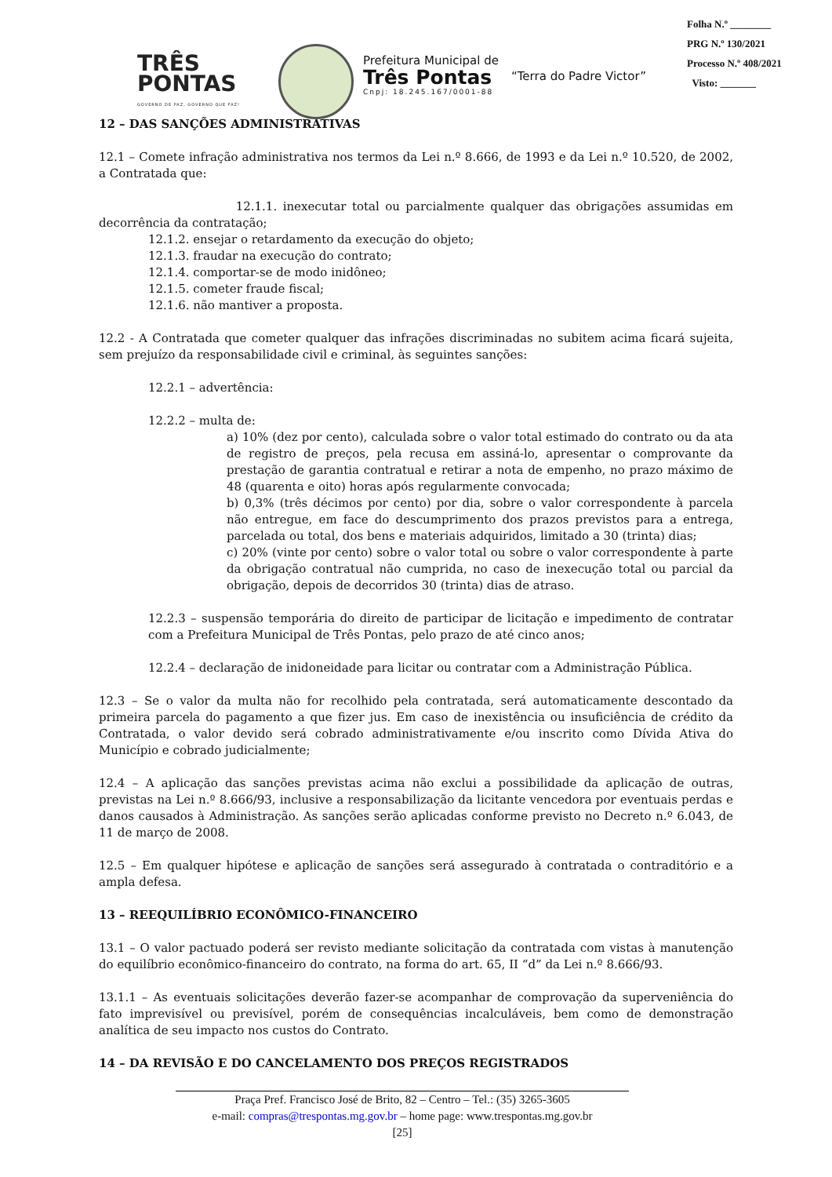TRÊS
PONTAS
GOVERNO DE PAZ, GOVERNO QUE FAZ!
Prefeitura Municipal de
Três Pontas
Cnpj: 18.245.167/0001-88
“Terra do Padre Victor”
Folha N.º ________
PRG N.º 130/2021
Processo N.º 408/2021
Visto: _______
12 – DAS SANÇÕES ADMINISTRATIVAS
12.1 – Comete infração administrativa nos termos da Lei n.º 8.666, de 1993 e da Lei n.º 10.520, de 2002, a Contratada que:
12.1.1. inexecutar total ou parcialmente qualquer das obrigações assumidas em decorrência da contratação;
12.1.2. ensejar o retardamento da execução do objeto;
12.1.3. fraudar na execução do contrato;
12.1.4. comportar-se de modo inidôneo;
12.1.5. cometer fraude fiscal;
12.1.6. não mantiver a proposta.
12.2 - A Contratada que cometer qualquer das infrações discriminadas no subitem acima ficará sujeita, sem prejuízo da responsabilidade civil e criminal, às seguintes sanções:
12.2.1 – advertência:
12.2.2 – multa de:
a) 10% (dez por cento), calculada sobre o valor total estimado do contrato ou da ata de registro de preços, pela recusa em assiná-lo, apresentar o comprovante da prestação de garantia contratual e retirar a nota de empenho, no prazo máximo de 48 (quarenta e oito) horas após regularmente convocada;
b) 0,3% (três décimos por cento) por dia, sobre o valor correspondente à parcela não entregue, em face do descumprimento dos prazos previstos para a entrega, parcelada ou total, dos bens e materiais adquiridos, limitado a 30 (trinta) dias;
c) 20% (vinte por cento) sobre o valor total ou sobre o valor correspondente à parte da obrigação contratual não cumprida, no caso de inexecução total ou parcial da obrigação, depois de decorridos 30 (trinta) dias de atraso.
12.2.3 – suspensão temporária do direito de participar de licitação e impedimento de contratar com a Prefeitura Municipal de Três Pontas, pelo prazo de até cinco anos;
12.2.4 – declaração de inidoneidade para licitar ou contratar com a Administração Pública.
12.3 – Se o valor da multa não for recolhido pela contratada, será automaticamente descontado da primeira parcela do pagamento a que fizer jus. Em caso de inexistência ou insuficiência de crédito da Contratada, o valor devido será cobrado administrativamente e/ou inscrito como Dívida Ativa do Município e cobrado judicialmente;
12.4 – A aplicação das sanções previstas acima não exclui a possibilidade da aplicação de outras, previstas na Lei n.º 8.666/93, inclusive a responsabilização da licitante vencedora por eventuais perdas e danos causados à Administração. As sanções serão aplicadas conforme previsto no Decreto n.º 6.043, de 11 de março de 2008.
12.5 – Em qualquer hipótese e aplicação de sanções será assegurado à contratada o contraditório e a ampla defesa.
13 – REEQUILÍBRIO ECONÔMICO-FINANCEIRO
13.1 – O valor pactuado poderá ser revisto mediante solicitação da contratada com vistas à manutenção do equilíbrio econômico-financeiro do contrato, na forma do art. 65, II “d” da Lei n.º 8.666/93.
13.1.1 – As eventuais solicitações deverão fazer-se acompanhar de comprovação da superveniência do fato imprevisível ou previsível, porém de consequências incalculáveis, bem como de demonstração analítica de seu impacto nos custos do Contrato.
14 – DA REVISÃO E DO CANCELAMENTO DOS PREÇOS REGISTRADOS
Praça Pref. Francisco José de Brito, 82 – Centro – Tel.: (35) 3265-3605
e-mail: compras@trespontas.mg.gov.br – home page: www.trespontas.mg.gov.br
[25]